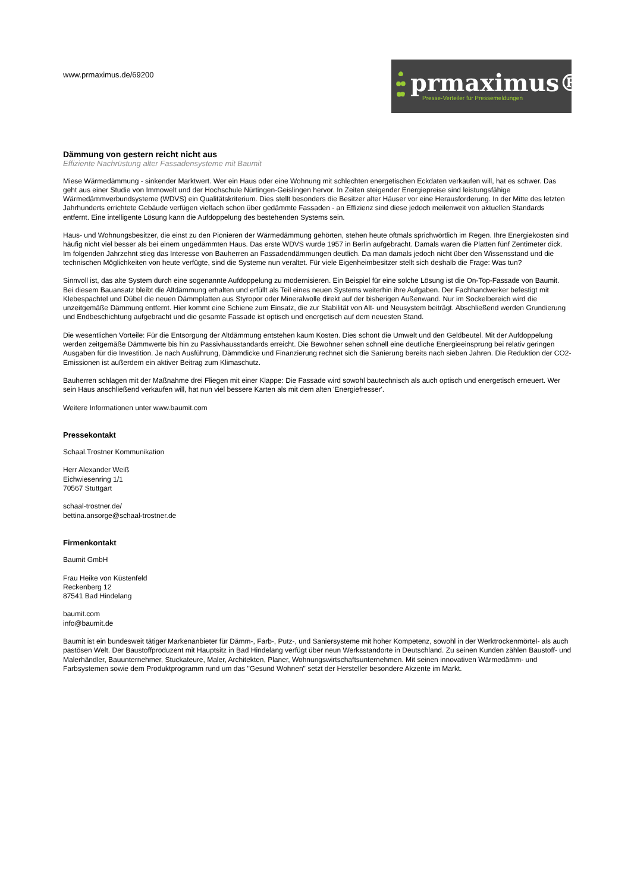www.prmaximus.de/69200
prmaximus®
Presse-Verteiler für Pressemeldungen
Dämmung von gestern reicht nicht aus
Effiziente Nachrüstung alter Fassadensysteme mit Baumit
Miese Wärmedämmung - sinkender Marktwert. Wer ein Haus oder eine Wohnung mit schlechten energetischen Eckdaten verkaufen will, hat es schwer. Das geht aus einer Studie von Immowelt und der Hochschule Nürtingen-Geislingen hervor. In Zeiten steigender Energiepreise sind leistungsfähige Wärmedämmverbundsysteme (WDVS) ein Qualitätskriterium. Dies stellt besonders die Besitzer alter Häuser vor eine Herausforderung. In der Mitte des letzten Jahrhunderts errichtete Gebäude verfügen vielfach schon über gedämmte Fassaden - an Effizienz sind diese jedoch meilenweit von aktuellen Standards entfernt. Eine intelligente Lösung kann die Aufdoppelung des bestehenden Systems sein.
Haus- und Wohnungsbesitzer, die einst zu den Pionieren der Wärmedämmung gehörten, stehen heute oftmals sprichwörtlich im Regen. Ihre Energiekosten sind häufig nicht viel besser als bei einem ungedämmten Haus. Das erste WDVS wurde 1957 in Berlin aufgebracht. Damals waren die Platten fünf Zentimeter dick. Im folgenden Jahrzehnt stieg das Interesse von Bauherren an Fassadendämmungen deutlich. Da man damals jedoch nicht über den Wissensstand und die technischen Möglichkeiten von heute verfügte, sind die Systeme nun veraltet. Für viele Eigenheimbesitzer stellt sich deshalb die Frage: Was tun?
Sinnvoll ist, das alte System durch eine sogenannte Aufdoppelung zu modernisieren. Ein Beispiel für eine solche Lösung ist die On-Top-Fassade von Baumit. Bei diesem Bauansatz bleibt die Altdämmung erhalten und erfüllt als Teil eines neuen Systems weiterhin ihre Aufgaben. Der Fachhandwerker befestigt mit Klebespachtel und Dübel die neuen Dämmplatten aus Styropor oder Mineralwolle direkt auf der bisherigen Außenwand. Nur im Sockelbereich wird die unzeitgemäße Dämmung entfernt. Hier kommt eine Schiene zum Einsatz, die zur Stabilität von Alt- und Neusystem beiträgt. Abschließend werden Grundierung und Endbeschichtung aufgebracht und die gesamte Fassade ist optisch und energetisch auf dem neuesten Stand.
Die wesentlichen Vorteile: Für die Entsorgung der Altdämmung entstehen kaum Kosten. Dies schont die Umwelt und den Geldbeutel. Mit der Aufdoppelung werden zeitgemäße Dämmwerte bis hin zu Passivhausstandards erreicht. Die Bewohner sehen schnell eine deutliche Energieeinsprung bei relativ geringen Ausgaben für die Investition. Je nach Ausführung, Dämmdicke und Finanzierung rechnet sich die Sanierung bereits nach sieben Jahren. Die Reduktion der CO2-Emissionen ist außerdem ein aktiver Beitrag zum Klimaschutz.
Bauherren schlagen mit der Maßnahme drei Fliegen mit einer Klappe: Die Fassade wird sowohl bautechnisch als auch optisch und energetisch erneuert. Wer sein Haus anschließend verkaufen will, hat nun viel bessere Karten als mit dem alten 'Energiefresser'.
Weitere Informationen unter www.baumit.com
Pressekontakt
Schaal.Trostner Kommunikation
Herr Alexander Weiß
Eichwiesenring 1/1
70567 Stuttgart
schaal-trostner.de/
bettina.ansorge@schaal-trostner.de
Firmenkontakt
Baumit GmbH
Frau Heike von Küstenfeld
Reckenberg 12
87541 Bad Hindelang
baumit.com
info@baumit.de
Baumit ist ein bundesweit tätiger Markenanbieter für Dämm-, Farb-, Putz-, und Saniersysteme mit hoher Kompetenz, sowohl in der Werktrockenmörtel- als auch pastösen Welt. Der Baustoffproduzent mit Hauptsitz in Bad Hindelang verfügt über neun Werksstandorte in Deutschland. Zu seinen Kunden zählen Baustoff- und Malerhändler, Bauunternehmer, Stuckateure, Maler, Architekten, Planer, Wohnungswirtschaftsunternehmen. Mit seinen innovativen Wärmedämm- und Farbsystemen sowie dem Produktprogramm rund um das "Gesund Wohnen" setzt der Hersteller besondere Akzente im Markt.